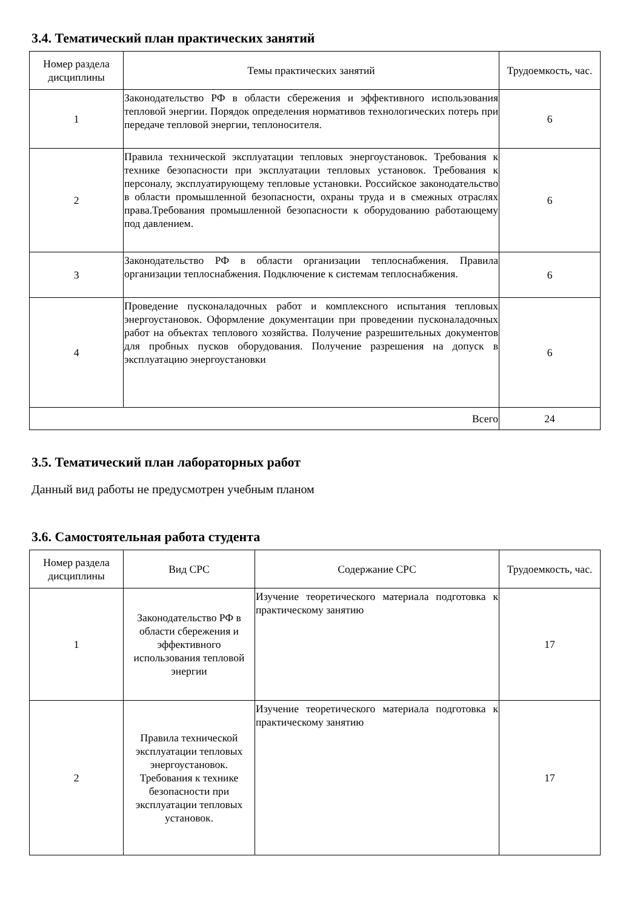3.4. Тематический план практических занятий
| Номер раздела дисциплины | Темы практических занятий | Трудоемкость, час. |
| --- | --- | --- |
| 1 | Законодательство РФ в области сбережения и эффективного использования тепловой энергии. Порядок определения нормативов технологических потерь при передаче тепловой энергии, теплоносителя. | 6 |
| 2 | Правила технической эксплуатации тепловых энергоустановок. Требования к технике безопасности при эксплуатации тепловых установок. Требования к персоналу, эксплуатирующему тепловые установки. Российское законодательство в области промышленной безопасности, охраны труда и в смежных отраслях права.Требования промышленной безопасности к оборудованию работающему под давлением. | 6 |
| 3 | Законодательство РФ в области организации теплоснабжения. Правила организации теплоснабжения. Подключение к системам теплоснабжения. | 6 |
| 4 | Проведение пусконаладочных работ и комплексного испытания тепловых энергоустановок. Оформление документации при проведении пусконаладочных работ на объектах теплового хозяйства. Получение разрешительных документов для пробных пусков оборудования. Получение разрешения на допуск в эксплуатацию энергоустановки | 6 |
| Всего | | 24 |
3.5. Тематический план лабораторных работ
Данный вид работы не предусмотрен учебным планом
3.6. Самостоятельная работа студента
| Номер раздела дисциплины | Вид СРС | Содержание СРС | Трудоемкость, час. |
| --- | --- | --- | --- |
| 1 | Законодательство РФ в области сбережения и эффективного использования тепловой энергии | Изучение теоретического материала подготовка к практическому занятию | 17 |
| 2 | Правила технической эксплуатации тепловых энергоустановок. Требования к технике безопасности при эксплуатации тепловых установок. | Изучение теоретического материала подготовка к практическому занятию | 17 |